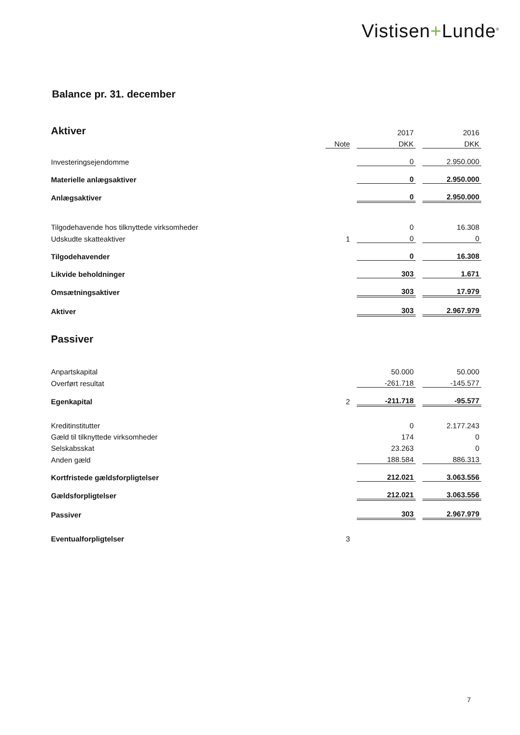Vistisen+Lunde<sup>®</sup>
Balance pr. 31. december
| Aktiver | | | 2017 | | 2016 |
| | Note | | DKK | | DKK |
| Investeringsejendomme | | | 0 | | 2.950.000 |
| Materielle anlægsaktiver | | | 0 | | 2.950.000 |
| Anlægsaktiver | | | 0 | | 2.950.000 |
| Tilgodehavende hos tilknyttede virksomheder | | | 0 | | 16.308 |
| Udskudte skatteaktiver | 1 | | 0 | | 0 |
| Tilgodehavender | | | 0 | | 16.308 |
| Likvide beholdninger | | | 303 | | 1.671 |
| Omsætningsaktiver | | | 303 | | 17.979 |
| Aktiver | | | 303 | | 2.967.979 |
| Passiver | | | | | |
| Anpartskapital | | | 50.000 | | 50.000 |
| Overført resultat | | | -261.718 | | -145.577 |
| Egenkapital | 2 | | -211.718 | | -95.577 |
| Kreditinstitutter | | | 0 | | 2.177.243 |
| Gæld til tilknyttede virksomheder | | | 174 | | 0 |
| Selskabsskat | | | 23.263 | | 0 |
| Anden gæld | | | 188.584 | | 886.313 |
| Kortfristede gældsforpligtelser | | | 212.021 | | 3.063.556 |
| Gældsforpligtelser | | | 212.021 | | 3.063.556 |
| Passiver | | | 303 | | 2.967.979 |
| Eventualforpligtelser | 3 | | | | |
7